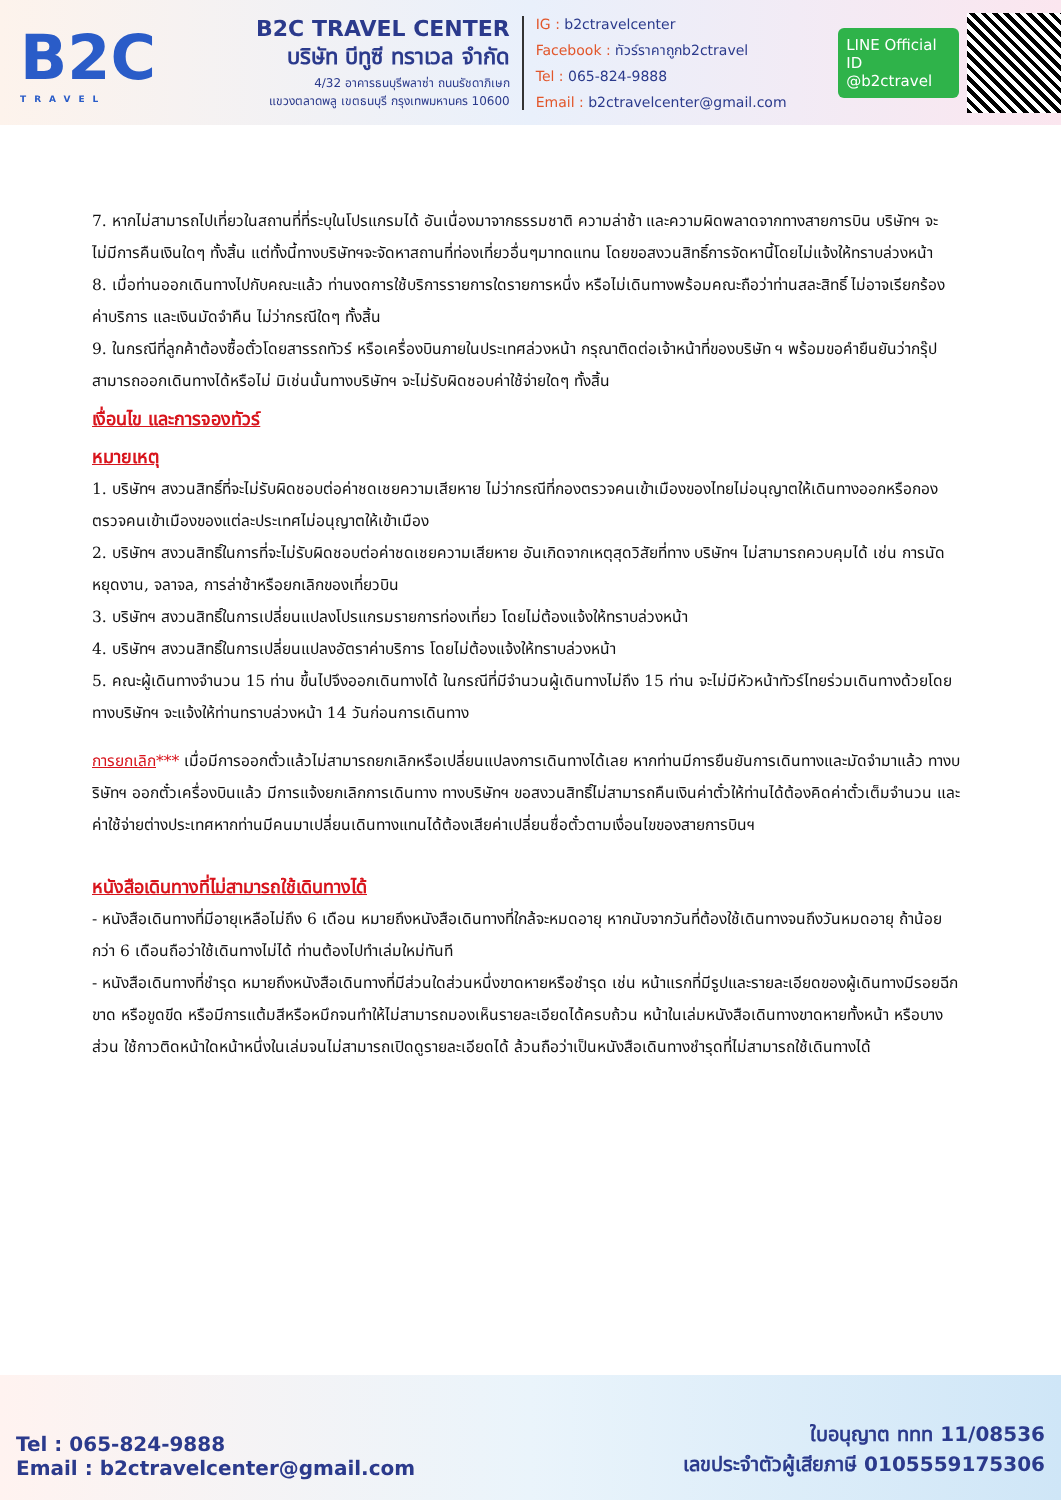B2C
TRAVEL
B2C TRAVEL CENTER
บริษัท บีทูซี ทราเวล จำกัด
4/32 อาคารธนบุรีพลาซ่า ถนนรัชดาภิเษก
แขวงตลาดพลู เขตธนบุรี กรุงเทพมหานคร 10600
IG : b2ctravelcenter
Facebook : ทัวร์ราคาถูกb2ctravel
Tel : 065-824-9888
Email : b2ctravelcenter@gmail.com
LINE Official ID
@b2ctravel
7. หากไม่สามารถไปเที่ยวในสถานที่ที่ระบุในโปรแกรมได้ อันเนื่องมาจากธรรมชาติ ความล่าช้า และความผิดพลาดจากทางสายการบิน บริษัทฯ จะไม่มีการคืนเงินใดๆ ทั้งสิ้น แต่ทั้งนี้ทางบริษัทฯจะจัดหาสถานที่ท่องเที่ยวอื่นๆมาทดแทน โดยขอสงวนสิทธิ์การจัดหานี้โดยไม่แจ้งให้ทราบล่วงหน้า
8. เมื่อท่านออกเดินทางไปกับคณะแล้ว ท่านงดการใช้บริการรายการใดรายการหนึ่ง หรือไม่เดินทางพร้อมคณะถือว่าท่านสละสิทธิ์ ไม่อาจเรียกร้องค่าบริการ และเงินมัดจำคืน ไม่ว่ากรณีใดๆ ทั้งสิ้น
9. ในกรณีที่ลูกค้าต้องซื้อตั๋วโดยสารรถทัวร์ หรือเครื่องบินภายในประเทศล่วงหน้า กรุณาติดต่อเจ้าหน้าที่ของบริษัท ฯ พร้อมขอคำยืนยันว่ากรุ๊ปสามารถออกเดินทางได้หรือไม่ มิเช่นนั้นทางบริษัทฯ จะไม่รับผิดชอบค่าใช้จ่ายใดๆ ทั้งสิ้น
เงื่อนไข และการจองทัวร์
หมายเหตุ
1. บริษัทฯ สงวนสิทธิ์ที่จะไม่รับผิดชอบต่อค่าชดเชยความเสียหาย ไม่ว่ากรณีที่กองตรวจคนเข้าเมืองของไทยไม่อนุญาตให้เดินทางออกหรือกองตรวจคนเข้าเมืองของแต่ละประเทศไม่อนุญาตให้เข้าเมือง
2. บริษัทฯ สงวนสิทธิ์ในการที่จะไม่รับผิดชอบต่อค่าชดเชยความเสียหาย อันเกิดจากเหตุสุดวิสัยที่ทาง บริษัทฯ ไม่สามารถควบคุมได้ เช่น การนัดหยุดงาน, จลาจล, การล่าช้าหรือยกเลิกของเที่ยวบิน
3. บริษัทฯ สงวนสิทธิ์ในการเปลี่ยนแปลงโปรแกรมรายการท่องเที่ยว โดยไม่ต้องแจ้งให้ทราบล่วงหน้า
4. บริษัทฯ สงวนสิทธิ์ในการเปลี่ยนแปลงอัตราค่าบริการ โดยไม่ต้องแจ้งให้ทราบล่วงหน้า
5. คณะผู้เดินทางจำนวน 15 ท่าน ขึ้นไปจึงออกเดินทางได้ ในกรณีที่มีจำนวนผู้เดินทางไม่ถึง 15 ท่าน จะไม่มีหัวหน้าทัวร์ไทยร่วมเดินทางด้วยโดยทางบริษัทฯ จะแจ้งให้ท่านทราบล่วงหน้า 14 วันก่อนการเดินทาง
การยกเลิก*** เมื่อมีการออกตั๋วแล้วไม่สามารถยกเลิกหรือเปลี่ยนแปลงการเดินทางได้เลย หากท่านมีการยืนยันการเดินทางและมัดจำมาแล้ว ทางบริษัทฯ ออกตั๋วเครื่องบินแล้ว มีการแจ้งยกเลิกการเดินทาง ทางบริษัทฯ ขอสงวนสิทธิ์ไม่สามารถคืนเงินค่าตั๋วให้ท่านได้ต้องคิดค่าตั๋วเต็มจำนวน และค่าใช้จ่ายต่างประเทศหากท่านมีคนมาเปลี่ยนเดินทางแทนได้ต้องเสียค่าเปลี่ยนชื่อตั๋วตามเงื่อนไขของสายการบินฯ
หนังสือเดินทางที่ไม่สามารถใช้เดินทางได้
- หนังสือเดินทางที่มีอายุเหลือไม่ถึง 6 เดือน หมายถึงหนังสือเดินทางที่ใกล้จะหมดอายุ หากนับจากวันที่ต้องใช้เดินทางจนถึงวันหมดอายุ ถ้าน้อยกว่า 6 เดือนถือว่าใช้เดินทางไม่ได้ ท่านต้องไปทำเล่มใหม่ทันที
- หนังสือเดินทางที่ชำรุด หมายถึงหนังสือเดินทางที่มีส่วนใดส่วนหนึ่งขาดหายหรือชำรุด เช่น หน้าแรกที่มีรูปและรายละเอียดของผู้เดินทางมีรอยฉีกขาด หรือขูดขีด หรือมีการแต้มสีหรือหมึกจนทำให้ไม่สามารถมองเห็นรายละเอียดได้ครบถ้วน หน้าในเล่มหนังสือเดินทางขาดหายทั้งหน้า หรือบางส่วน ใช้กาวติดหน้าใดหน้าหนึ่งในเล่มจนไม่สามารถเปิดดูรายละเอียดได้ ล้วนถือว่าเป็นหนังสือเดินทางชำรุดที่ไม่สามารถใช้เดินทางได้
Tel : 065-824-9888
Email : b2ctravelcenter@gmail.com
ใบอนุญาต ททท 11/08536
เลขประจำตัวผู้เสียภาษี 0105559175306